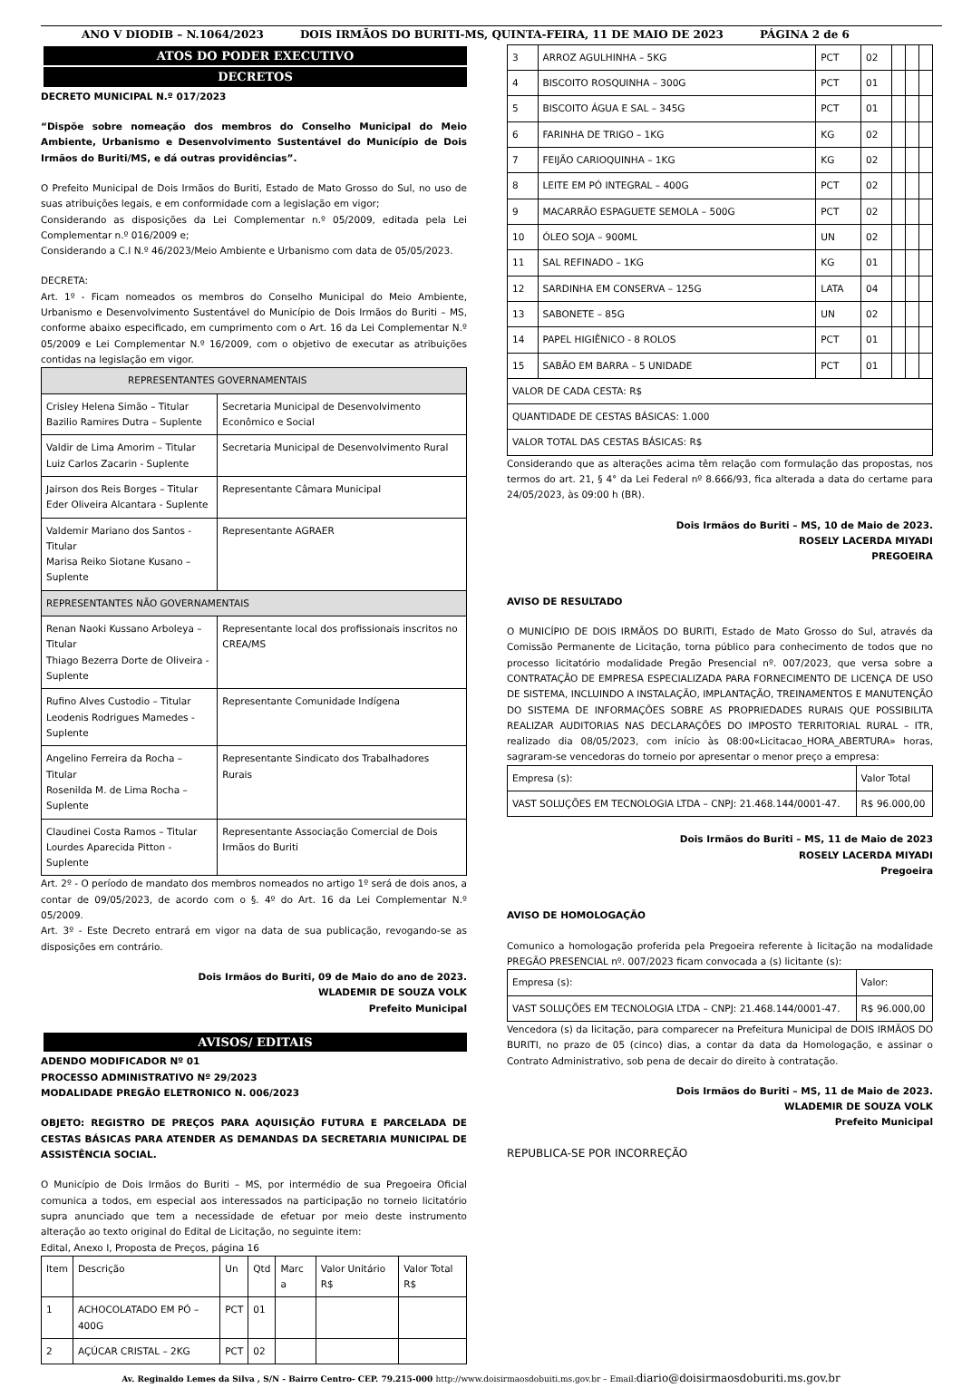ANO V DIODIB – N.1064/2023 DOIS IRMÃOS DO BURITI-MS, QUINTA-FEIRA, 11 DE MAIO DE 2023 PÁGINA 2 de 6
ATOS DO PODER EXECUTIVO
DECRETOS
DECRETO MUNICIPAL N.º 017/2023
“Dispõe sobre nomeação dos membros do Conselho Municipal do Meio Ambiente, Urbanismo e Desenvolvimento Sustentável do Município de Dois Irmãos do Buriti/MS, e dá outras providências”.
O Prefeito Municipal de Dois Irmãos do Buriti, Estado de Mato Grosso do Sul, no uso de suas atribuições legais, e em conformidade com a legislação em vigor;
Considerando as disposições da Lei Complementar n.º 05/2009, editada pela Lei Complementar n.º 016/2009 e;
Considerando a C.I N.º 46/2023/Meio Ambiente e Urbanismo com data de 05/05/2023.
DECRETA:
Art. 1º - Ficam nomeados os membros do Conselho Municipal do Meio Ambiente, Urbanismo e Desenvolvimento Sustentável do Município de Dois Irmãos do Buriti – MS, conforme abaixo especificado, em cumprimento com o Art. 16 da Lei Complementar N.º 05/2009 e Lei Complementar N.º 16/2009, com o objetivo de executar as atribuições contidas na legislação em vigor.
| REPRESENTANTES GOVERNAMENTAIS | |
| --- | --- |
| Crisley Helena Simão – Titular Bazilio Ramires Dutra – Suplente | Secretaria Municipal de Desenvolvimento Econômico e Social |
| Valdir de Lima Amorim – Titular Luiz Carlos Zacarin - Suplente | Secretaria Municipal de Desenvolvimento Rural |
| Jairson dos Reis Borges – Titular Eder Oliveira Alcantara - Suplente | Representante Câmara Municipal |
| Valdemir Mariano dos Santos - Titular Marisa Reiko Siotane Kusano – Suplente | Representante AGRAER |
| REPRESENTANTES NÃO GOVERNAMENTAIS | |
| Renan Naoki Kussano Arboleya – Titular Thiago Bezerra Dorte de Oliveira - Suplente | Representante local dos profissionais inscritos no CREA/MS |
| Rufino Alves Custodio – Titular Leodenis Rodrigues Mamedes - Suplente | Representante Comunidade Indígena |
| Angelino Ferreira da Rocha – Titular Rosenilda M. de Lima Rocha – Suplente | Representante Sindicato dos Trabalhadores Rurais |
| Claudinei Costa Ramos – Titular Lourdes Aparecida Pitton - Suplente | Representante Associação Comercial de Dois Irmãos do Buriti |
Art. 2º - O período de mandato dos membros nomeados no artigo 1º será de dois anos, a contar de 09/05/2023, de acordo com o §. 4º do Art. 16 da Lei Complementar N.º 05/2009.
Art. 3º - Este Decreto entrará em vigor na data de sua publicação, revogando-se as disposições em contrário.
Dois Irmãos do Buriti, 09 de Maio do ano de 2023.
WLADEMIR DE SOUZA VOLK
Prefeito Municipal
AVISOS/ EDITAIS
ADENDO MODIFICADOR Nº 01
PROCESSO ADMINISTRATIVO Nº 29/2023
MODALIDADE PREGÃO ELETRONICO N. 006/2023
OBJETO: REGISTRO DE PREÇOS PARA AQUISIÇÃO FUTURA E PARCELADA DE CESTAS BÁSICAS PARA ATENDER AS DEMANDAS DA SECRETARIA MUNICIPAL DE ASSISTÊNCIA SOCIAL.
O Município de Dois Irmãos do Buriti – MS, por intermédio de sua Pregoeira Oficial comunica a todos, em especial aos interessados na participação no torneio licitatório supra anunciado que tem a necessidade de efetuar por meio deste instrumento alteração ao texto original do Edital de Licitação, no seguinte item:
Edital, Anexo I, Proposta de Preços, página 16
| Item | Descrição | Un | Qtd | Marc a | Valor Unitário R$ | Valor Total R$ |
| --- | --- | --- | --- | --- | --- | --- |
| 1 | ACHOCOLATADO EM PÓ – 400G | PCT | 01 | | | |
| 2 | AÇÚCAR CRISTAL – 2KG | PCT | 02 | | | |
| 3 | ARROZ AGULHINHA – 5KG | PCT | 02 | | | |
| 4 | BISCOITO ROSQUINHA – 300G | PCT | 01 | | | |
| 5 | BISCOITO ÁGUA E SAL – 345G | PCT | 01 | | | |
| 6 | FARINHA DE TRIGO – 1KG | KG | 02 | | | |
| 7 | FEIJÃO CARIOQUINHA – 1KG | KG | 02 | | | |
| 8 | LEITE EM PÓ INTEGRAL – 400G | PCT | 02 | | | |
| 9 | MACARRÃO ESPAGUETE SEMOLA – 500G | PCT | 02 | | | |
| 10 | ÓLEO SOJA – 900ML | UN | 02 | | | |
| 11 | SAL REFINADO – 1KG | KG | 01 | | | |
| 12 | SARDINHA EM CONSERVA – 125G | LATA | 04 | | | |
| 13 | SABONETE – 85G | UN | 02 | | | |
| 14 | PAPEL HIGIÊNICO - 8 ROLOS | PCT | 01 | | | |
| 15 | SABÃO EM BARRA – 5 UNIDADE | PCT | 01 | | | |
| VALOR DE CADA CESTA: R$ | | | | | | |
| QUANTIDADE DE CESTAS BÁSICAS: 1.000 | | | | | | |
| VALOR TOTAL DAS CESTAS BÁSICAS: R$ | | | | | | |
Considerando que as alterações acima têm relação com formulação das propostas, nos termos do art. 21, § 4° da Lei Federal nº 8.666/93, fica alterada a data do certame para 24/05/2023, às 09:00 h (BR).
Dois Irmãos do Buriti – MS, 10 de Maio de 2023.
ROSELY LACERDA MIYADI
PREGOEIRA
AVISO DE RESULTADO
O MUNICÍPIO DE DOIS IRMÃOS DO BURITI, Estado de Mato Grosso do Sul, através da Comissão Permanente de Licitação, torna público para conhecimento de todos que no processo licitatório modalidade Pregão Presencial nº. 007/2023, que versa sobre a CONTRATAÇÃO DE EMPRESA ESPECIALIZADA PARA FORNECIMENTO DE LICENÇA DE USO DE SISTEMA, INCLUINDO A INSTALAÇÃO, IMPLANTAÇÃO, TREINAMENTOS E MANUTENÇÃO DO SISTEMA DE INFORMAÇÕES SOBRE AS PROPRIEDADES RURAIS QUE POSSIBILITA REALIZAR AUDITORIAS NAS DECLARAÇÕES DO IMPOSTO TERRITORIAL RURAL – ITR, realizado dia 08/05/2023, com início às 08:00«Licitacao_HORA_ABERTURA» horas, sagraram-se vencedoras do torneio por apresentar o menor preço a empresa:
| Empresa (s): | Valor Total |
| VAST SOLUÇÕES EM TECNOLOGIA LTDA – CNPJ: 21.468.144/0001-47. | R$ 96.000,00 |
Dois Irmãos do Buriti – MS, 11 de Maio de 2023
ROSELY LACERDA MIYADI
Pregoeira
AVISO DE HOMOLOGAÇÃO
Comunico a homologação proferida pela Pregoeira referente à licitação na modalidade PREGÃO PRESENCIAL nº. 007/2023 ficam convocada a (s) licitante (s):
| Empresa (s): | Valor: |
| VAST SOLUÇÕES EM TECNOLOGIA LTDA – CNPJ: 21.468.144/0001-47. | R$ 96.000,00 |
Vencedora (s) da licitação, para comparecer na Prefeitura Municipal de DOIS IRMÃOS DO BURITI, no prazo de 05 (cinco) dias, a contar da data da Homologação, e assinar o Contrato Administrativo, sob pena de decair do direito à contratação.
Dois Irmãos do Buriti – MS, 11 de Maio de 2023.
WLADEMIR DE SOUZA VOLK
Prefeito Municipal
REPUBLICA-SE POR INCORREÇÃO
Av. Reginaldo Lemes da Silva , S/N - Bairro Centro- CEP. 79.215-000 http://www.doisirmaosdobuiti.ms.gov.br – Email: diario@doisirmaosdoburiti.ms.gov.br